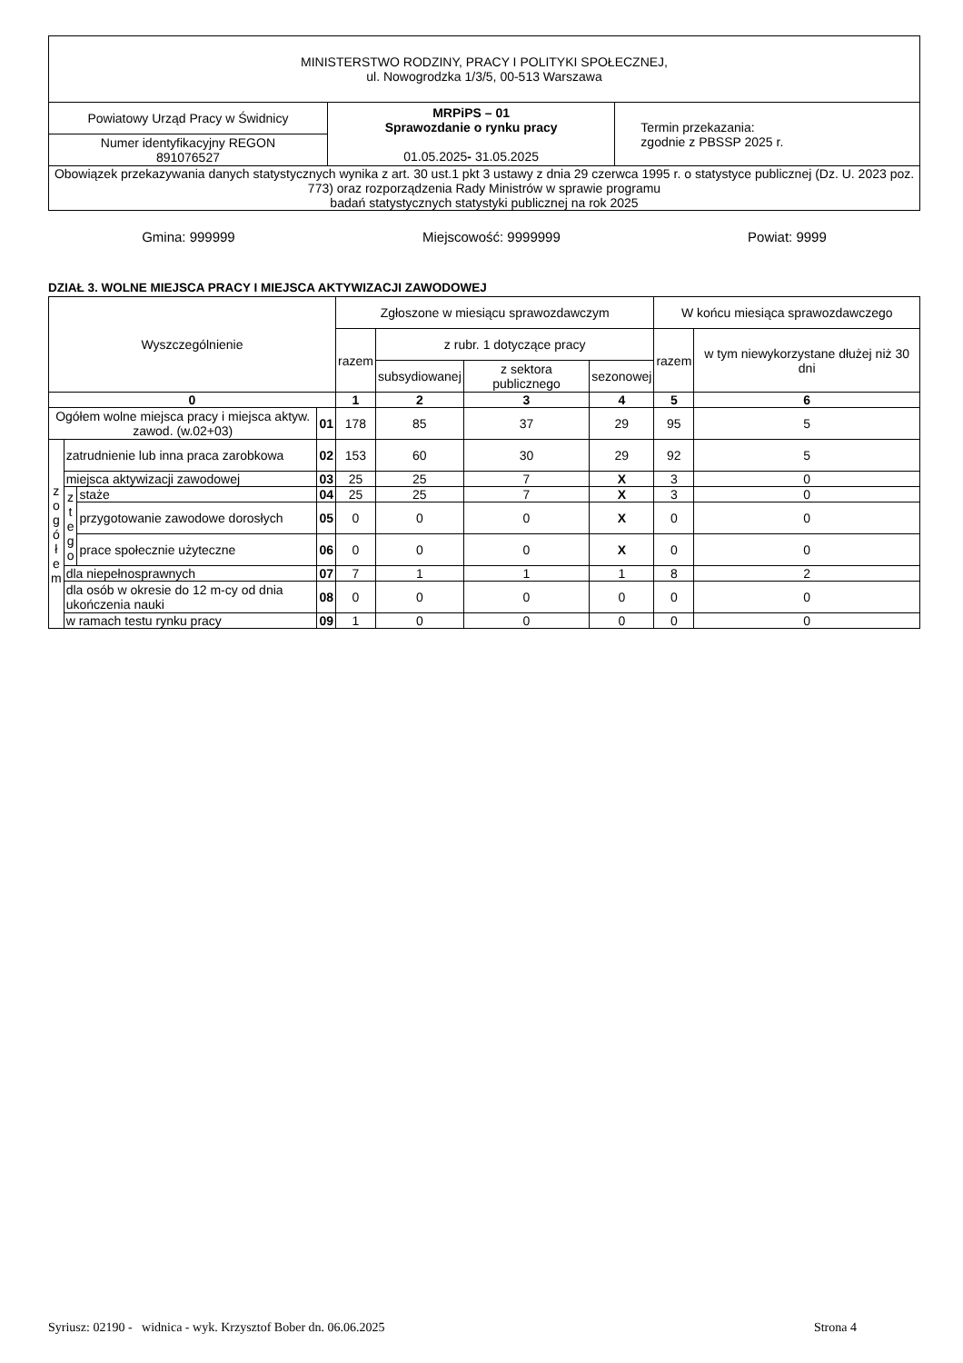| MINISTERSTWO RODZINY, PRACY I POLITYKI SPOŁECZNEJ, ul. Nowogrodzka 1/3/5, 00-513 Warszawa | | |
| Powiatowy Urząd Pracy w Świdnicy | MRPiPS – 01 Sprawozdanie o rynku pracy 01.05.2025 - 31.05.2025 | Termin przekazania: zgodnie z PBSSP 2025 r. |
| Numer identyfikacyjny REGON 891076527 | | |
| Obowiązek przekazywania danych statystycznych wynika z art. 30 ust.1 pkt 3 ustawy z dnia 29 czerwca 1995 r. o statystyce publicznej (Dz. U. 2023 poz. 773) oraz rozporządzenia Rady Ministrów w sprawie programu badań statystycznych statystyki publicznej na rok 2025 | | |
Gmina: 999999 Miejscowość: 9999999 Powiat: 9999
DZIAŁ 3. WOLNE MIEJSCA PRACY I MIEJSCA AKTYWIZACJI ZAWODOWEJ
| Wyszczególnienie | | | | Zgłoszone w miesiącu sprawozdawczym | | | | W końcu miesiąca sprawozdawczego | |
| | | | | razem | z rubr. 1 dotyczące pracy | | | razem | w tym niewykorzystane dłużej niż 30 dni |
| | | | | | subsydiowanej | z sektora publicznego | sezonowej | | |
| 0 | | | | 1 | 2 | 3 | 4 | 5 | 6 |
| Ogółem wolne miejsca pracy i miejsca aktyw. zawod. (w.02+03) | | | 01 | 178 | 85 | 37 | 29 | 95 | 5 |
| z o g ó ł e m | zatrudnienie lub inna praca zarobkowa | | 02 | 153 | 60 | 30 | 29 | 92 | 5 |
| | miejsca aktywizacji zawodowej | | 03 | 25 | 25 | 7 | X | 3 | 0 |
| | z t e g o | staże | 04 | 25 | 25 | 7 | X | 3 | 0 |
| | | przygotowanie zawodowe dorosłych | 05 | 0 | 0 | 0 | X | 0 | 0 |
| | | prace społecznie użyteczne | 06 | 0 | 0 | 0 | X | 0 | 0 |
| | dla niepełnosprawnych | | 07 | 7 | 1 | 1 | 1 | 8 | 2 |
| | dla osób w okresie do 12 m-cy od dnia ukończenia nauki | | 08 | 0 | 0 | 0 | 0 | 0 | 0 |
| | w ramach testu rynku pracy | | 09 | 1 | 0 | 0 | 0 | 0 | 0 |
Syriusz: 02190 - widnica - wyk. Krzysztof Bober dn. 06.06.2025 Strona 4